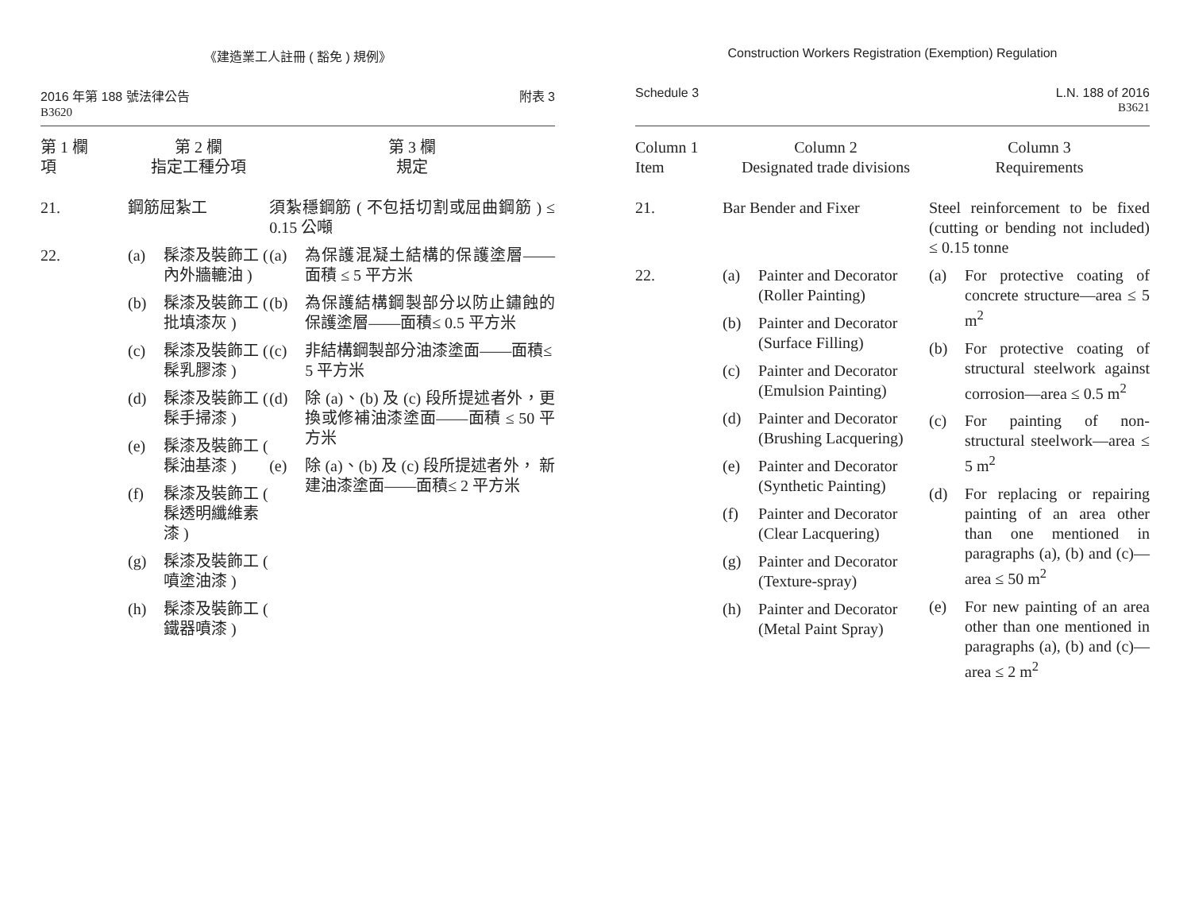《建造業工人註冊 ( 豁免 ) 規例》
2016 年第 188 號法律公告
B3620
附表 3
| 第 1 欄 項 | 第 2 欄 指定工種分項 | 第 3 欄 規定 |
| --- | --- | --- |
| 21. | 鋼筋屈紮工 | 須紮穩鋼筋 ( 不包括切割或屈曲鋼筋 ) ≤ 0.15 公噸 |
| 22. | / (a) / 髹漆及裝飾工 ( 內外牆轆油 ) / / (b) / 髹漆及裝飾工 ( 批填漆灰 ) / / (c) / 髹漆及裝飾工 ( 髹乳膠漆 ) / / (d) / 髹漆及裝飾工 ( 髹手掃漆 ) / / (e) / 髹漆及裝飾工 ( 髹油基漆 ) / / (f) / 髹漆及裝飾工 ( 髹透明纖維素漆 ) / / (g) / 髹漆及裝飾工 ( 噴塗油漆 ) / / (h) / 髹漆及裝飾工 ( 鐵器噴漆 ) / | / (a) / 為保護混凝土結構的保護塗層——面積 ≤ 5 平方米 / / (b) / 為保護結構鋼製部分以防止鏽蝕的保護塗層——面積≤ 0.5 平方米 / / (c) / 非結構鋼製部分油漆塗面——面積≤ 5 平方米 / / (d) / 除 (a)、(b) 及 (c) 段所提述者外，更換或修補油漆塗面——面積 ≤ 50 平方米 / / (e) / 除 (a)、(b) 及 (c) 段所提述者外， 新建油漆塗面——面積≤ 2 平方米 / |
Construction Workers Registration (Exemption) Regulation
Schedule 3 L.N. 188 of 2016
B3621
| Column 1 Item | Column 2 Designated trade divisions | Column 3 Requirements |
| --- | --- | --- |
| 21. | Bar Bender and Fixer | Steel reinforcement to be fixed (cutting or bending not included) ≤ 0.15 tonne |
| 22. | / (a) / Painter and Decorator (Roller Painting) / / (b) / Painter and Decorator (Surface Filling) / / (c) / Painter and Decorator (Emulsion Painting) / / (d) / Painter and Decorator (Brushing Lacquering) / / (e) / Painter and Decorator (Synthetic Painting) / / (f) / Painter and Decorator (Clear Lacquering) / / (g) / Painter and Decorator (Texture-spray) / / (h) / Painter and Decorator (Metal Paint Spray) / | / (a) / For protective coating of concrete structure—area ≤ 5 m<sup>2</sup> / / (b) / For protective coating of structural steelwork against corrosion—area ≤ 0.5 m<sup>2</sup> / / (c) / For painting of non-structural steelwork—area ≤ 5 m<sup>2</sup> / / (d) / For replacing or repairing painting of an area other than one mentioned in paragraphs (a), (b) and (c)—area ≤ 50 m<sup>2</sup> / / (e) / For new painting of an area other than one mentioned in paragraphs (a), (b) and (c)—area ≤ 2 m<sup>2</sup> / |